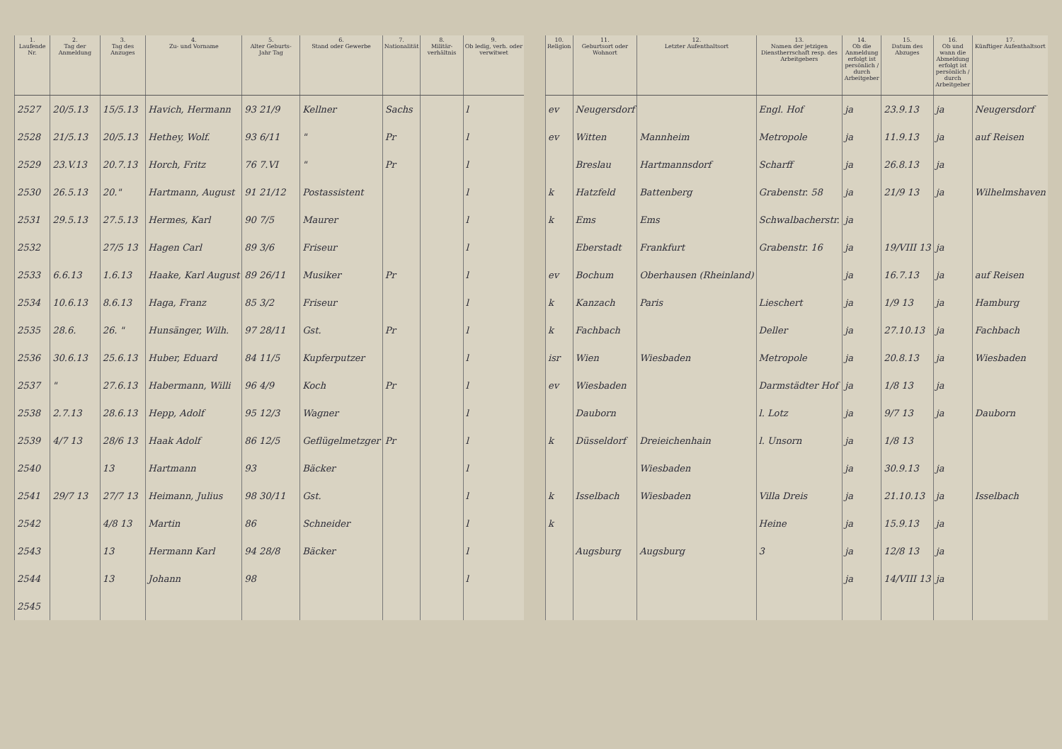| 1. Laufende Nr. | 2. Tag der Anmeldung | 3. Tag des Anzuges | 4. Zu- und Vorname | 5. Alter Geburts- Jahr Tag | 6. Stand oder Gewerbe | 7. Nationalität | 8. Militär-verhältnis | 9. Ob ledig, verh. oder verwitwet |
| --- | --- | --- | --- | --- | --- | --- | --- | --- |
| 2527 | 20/5.13 | 15/5.13 | Havich, Hermann | 93 21/9 | Kellner | Sachs | | l |
| 2528 | 21/5.13 | 20/5.13 | Hethey, Wolf. | 93 6/11 | " | Pr | | l |
| 2529 | 23.V.13 | 20.7.13 | Horch, Fritz | 76 7.VI | " | Pr | | l |
| 2530 | 26.5.13 | 20." | Hartmann, August | 91 21/12 | Postassistent | | | l |
| 2531 | 29.5.13 | 27.5.13 | Hermes, Karl | 90 7/5 | Maurer | | | l |
| 2532 | | 27/5 13 | Hagen Carl | 89 3/6 | Friseur | | | l |
| 2533 | 6.6.13 | 1.6.13 | Haake, Karl August | 89 26/11 | Musiker | Pr | | l |
| 2534 | 10.6.13 | 8.6.13 | Haga, Franz | 85 3/2 | Friseur | | | l |
| 2535 | 28.6. | 26. " | Hunsänger, Wilh. | 97 28/11 | Gst. | Pr | | l |
| 2536 | 30.6.13 | 25.6.13 | Huber, Eduard | 84 11/5 | Kupferputzer | | | l |
| 2537 | " | 27.6.13 | Habermann, Willi | 96 4/9 | Koch | Pr | | l |
| 2538 | 2.7.13 | 28.6.13 | Hepp, Adolf | 95 12/3 | Wagner | | | l |
| 2539 | 4/7 13 | 28/6 13 | Haak Adolf | 86 12/5 | Geflügelmetzger | Pr | | l |
| 2540 | | 13 | Hartmann | 93 | Bäcker | | | l |
| 2541 | 29/7 13 | 27/7 13 | Heimann, Julius | 98 30/11 | Gst. | | | l |
| 2542 | | 4/8 13 | Martin | 86 | Schneider | | | l |
| 2543 | | 13 | Hermann Karl | 94 28/8 | Bäcker | | | l |
| 2544 | | 13 | Johann | 98 | | | | l |
| 2545 | | | | | | | | |
| 10. Religion | 11. Geburtsort oder Wohnort | 12. Letzter Aufenthaltsort | 13. Namen der jetzigen Dienstherrschaft resp. des Arbeitgebers | 14. Ob die Anmeldung erfolgt ist persönlich / durch Arbeitgeber | 15. Datum des Abzuges | 16. Ob und wann die Abmeldung erfolgt ist persönlich / durch Arbeitgeber | 17. Künftiger Aufenthaltsort |
| --- | --- | --- | --- | --- | --- | --- | --- |
| ev | Neugersdorf | | Engl. Hof | ja | 23.9.13 | ja | Neugersdorf |
| ev | Witten | Mannheim | Metropole | ja | 11.9.13 | ja | auf Reisen |
| | Breslau | Hartmannsdorf | Scharff | ja | 26.8.13 | ja | |
| k | Hatzfeld | Battenberg | Grabenstr. 58 | ja | 21/9 13 | ja | Wilhelmshaven |
| k | Ems | Ems | Schwalbacherstr. | ja | | | |
| | Eberstadt | Frankfurt | Grabenstr. 16 | ja | 19/VIII 13 | ja | |
| ev | Bochum | Oberhausen (Rheinland) | | ja | 16.7.13 | ja | auf Reisen |
| k | Kanzach | Paris | Lieschert | ja | 1/9 13 | ja | Hamburg |
| k | Fachbach | | Deller | ja | 27.10.13 | ja | Fachbach |
| isr | Wien | Wiesbaden | Metropole | ja | 20.8.13 | ja | Wiesbaden |
| ev | Wiesbaden | | Darmstädter Hof | ja | 1/8 13 | ja | |
| | Dauborn | | l. Lotz | ja | 9/7 13 | ja | Dauborn |
| k | Düsseldorf | Dreieichenhain | l. Unsorn | ja | 1/8 13 | | |
| | | Wiesbaden | | ja | 30.9.13 | ja | |
| k | Isselbach | Wiesbaden | Villa Dreis | ja | 21.10.13 | ja | Isselbach |
| k | | | Heine | ja | 15.9.13 | ja | |
| | Augsburg | Augsburg | 3 | ja | 12/8 13 | ja | |
| | | | | ja | 14/VIII 13 | ja | |